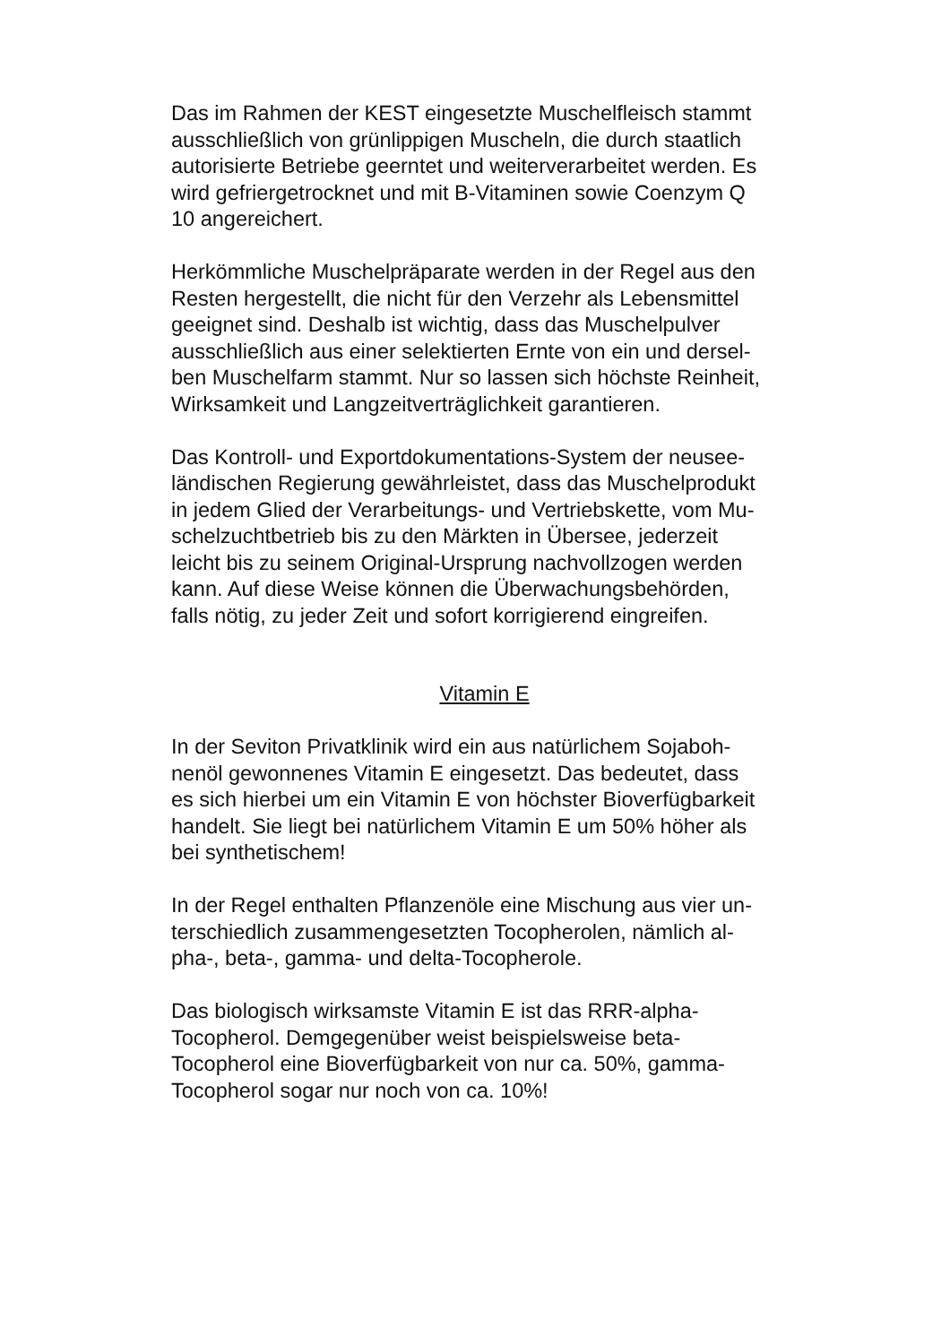Das im Rahmen der KEST eingesetzte Muschelfleisch stammt
ausschließlich von grünlippigen Muscheln, die durch staatlich
autorisierte Betriebe geerntet und weiterverarbeitet werden. Es
wird gefriergetrocknet und mit B-Vitaminen sowie Coenzym Q
10 angereichert.
Herkömmliche Muschelpräparate werden in der Regel aus den
Resten hergestellt, die nicht für den Verzehr als Lebensmittel
geeignet sind. Deshalb ist wichtig, dass das Muschelpulver
ausschließlich aus einer selektierten Ernte von ein und dersel-
ben Muschelfarm stammt. Nur so lassen sich höchste Reinheit,
Wirksamkeit und Langzeitverträglichkeit garantieren.
Das Kontroll- und Exportdokumentations-System der neusee-
ländischen Regierung gewährleistet, dass das Muschelprodukt
in jedem Glied der Verarbeitungs- und Vertriebskette, vom Mu-
schelzuchtbetrieb bis zu den Märkten in Übersee, jederzeit
leicht bis zu seinem Original-Ursprung nachvollzogen werden
kann. Auf diese Weise können die Überwachungsbehörden,
falls nötig, zu jeder Zeit und sofort korrigierend eingreifen.
Vitamin E
In der Seviton Privatklinik wird ein aus natürlichem Sojaboh-
nenöl gewonnenes Vitamin E eingesetzt. Das bedeutet, dass
es sich hierbei um ein Vitamin E von höchster Bioverfügbarkeit
handelt. Sie liegt bei natürlichem Vitamin E um 50% höher als
bei synthetischem!
In der Regel enthalten Pflanzenöle eine Mischung aus vier un-
terschiedlich zusammengesetzten Tocopherolen, nämlich al-
pha-, beta-, gamma- und delta-Tocopherole.
Das biologisch wirksamste Vitamin E ist das RRR-alpha-
Tocopherol. Demgegenüber weist beispielsweise beta-
Tocopherol eine Bioverfügbarkeit von nur ca. 50%, gamma-
Tocopherol sogar nur noch von ca. 10%!